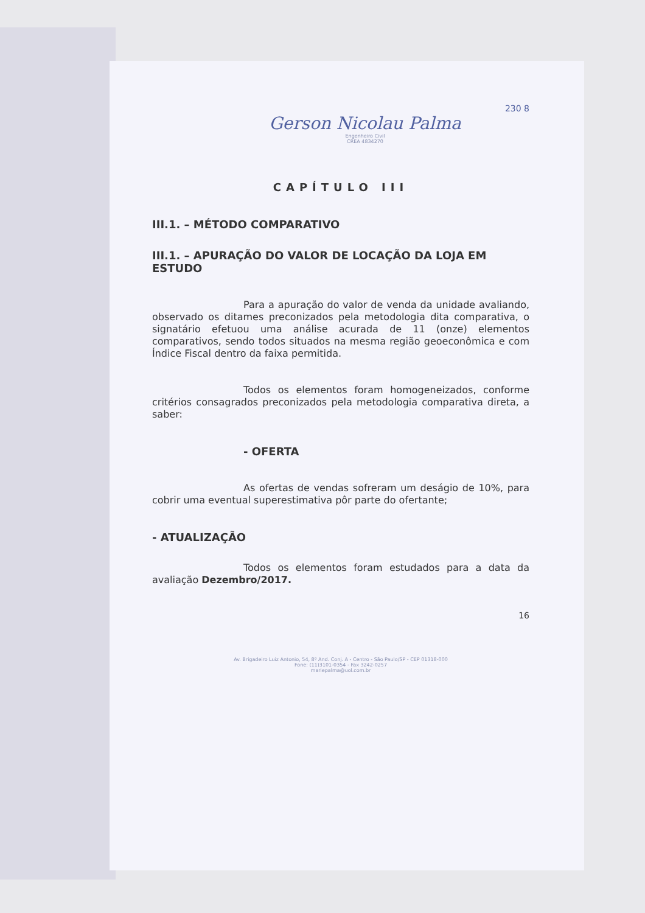230 8
Gerson Nicolau Palma
Engenheiro Civil
CREA 4834270
CAPÍTULO III
III.1. – MÉTODO COMPARATIVO
III.1. – APURAÇÃO DO VALOR DE LOCAÇÃO DA LOJA EM ESTUDO
Para a apuração do valor de venda da unidade avaliando, observado os ditames preconizados pela metodologia dita comparativa, o signatário efetuou uma análise acurada de 11 (onze) elementos comparativos, sendo todos situados na mesma região geoeconômica e com Índice Fiscal dentro da faixa permitida.
Todos os elementos foram homogeneizados, conforme critérios consagrados preconizados pela metodologia comparativa direta, a saber:
- OFERTA
As ofertas de vendas sofreram um deságio de 10%, para cobrir uma eventual superestimativa pôr parte do ofertante;
- ATUALIZAÇÃO
Todos os elementos foram estudados para a data da avaliação Dezembro/2017.
16
Av. Brigadeiro Luiz Antonio, 54, 8º And. Conj. A - Centro - São Paulo/SP - CEP 01318-000
Fone: (11)3101-0354 - Fax 3242-0257
mariepalma@uol.com.br